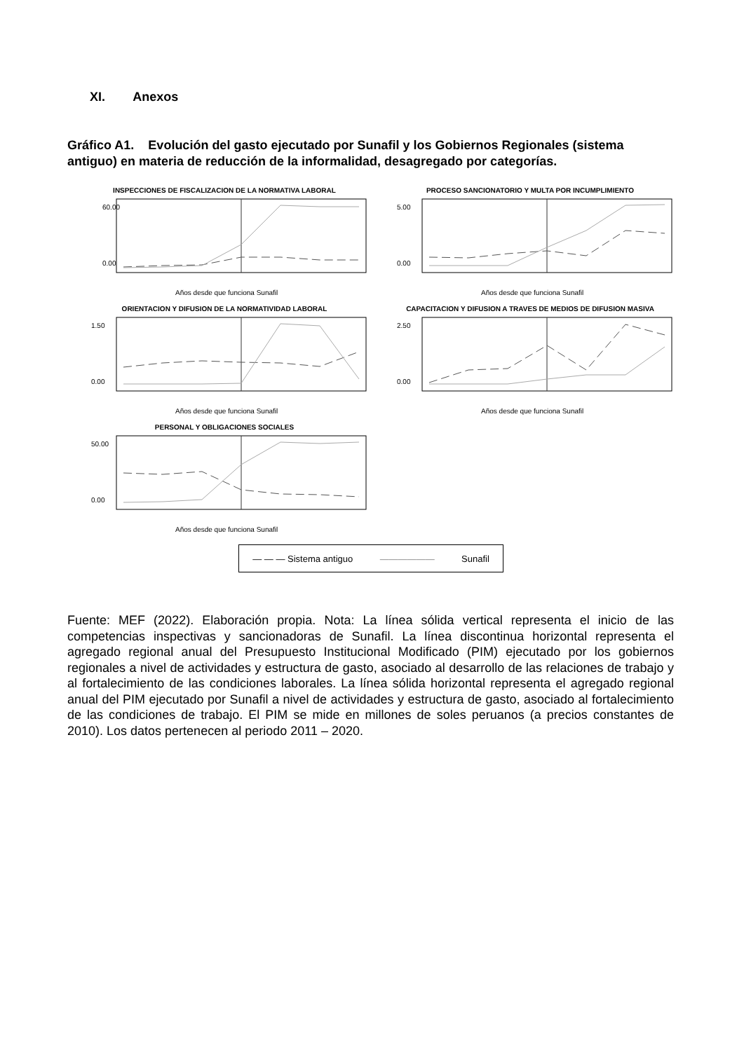XI. Anexos
Gráfico A1. Evolución del gasto ejecutado por Sunafil y los Gobiernos Regionales (sistema antiguo) en materia de reducción de la informalidad, desagregado por categorías.
INSPECCIONES DE FISCALIZACION DE LA NORMATIVA LABORAL
60.00
0.00
Años desde que funciona Sunafil
PROCESO SANCIONATORIO Y MULTA POR INCUMPLIMIENTO
5.00
0.00
Años desde que funciona Sunafil
ORIENTACION Y DIFUSION DE LA NORMATIVIDAD LABORAL
1.50
0.00
Años desde que funciona Sunafil
CAPACITACION Y DIFUSION A TRAVES DE MEDIOS DE DIFUSION MASIVA
2.50
0.00
Años desde que funciona Sunafil
PERSONAL Y OBLIGACIONES SOCIALES
50.00
0.00
Años desde que funciona Sunafil
— — — Sistema antiguo —————— Sunafil
Fuente: MEF (2022). Elaboración propia. Nota: La línea sólida vertical representa el inicio de las competencias inspectivas y sancionadoras de Sunafil. La línea discontinua horizontal representa el agregado regional anual del Presupuesto Institucional Modificado (PIM) ejecutado por los gobiernos regionales a nivel de actividades y estructura de gasto, asociado al desarrollo de las relaciones de trabajo y al fortalecimiento de las condiciones laborales. La línea sólida horizontal representa el agregado regional anual del PIM ejecutado por Sunafil a nivel de actividades y estructura de gasto, asociado al fortalecimiento de las condiciones de trabajo. El PIM se mide en millones de soles peruanos (a precios constantes de 2010). Los datos pertenecen al periodo 2011 – 2020.